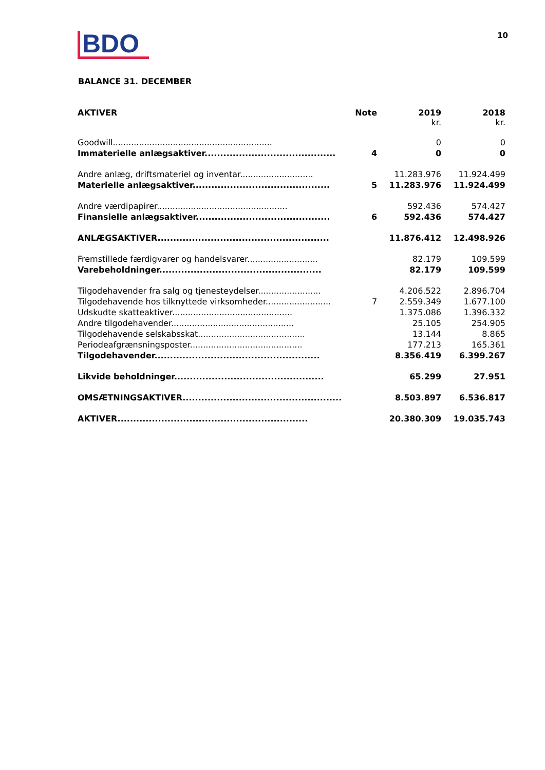BDO
10
BALANCE 31. DECEMBER
| AKTIVER | Note | 2019 kr. | 2018 kr. |
| --- | --- | --- | --- |
| Goodwill............................................................. | | 0 | 0 |
| Immaterielle anlægsaktiver.......................................... | 4 | 0 | 0 |
| Andre anlæg, driftsmateriel og inventar............................ | | 11.283.976 | 11.924.499 |
| Materielle anlægsaktiver............................................ | 5 | 11.283.976 | 11.924.499 |
| Andre værdipapirer.................................................. | | 592.436 | 574.427 |
| Finansielle anlægsaktiver........................................... | 6 | 592.436 | 574.427 |
| ANLÆGSAKTIVER....................................................... | | 11.876.412 | 12.498.926 |
| Fremstillede færdigvarer og handelsvarer........................... | | 82.179 | 109.599 |
| Varebeholdninger.................................................... | | 82.179 | 109.599 |
| Tilgodehavender fra salg og tjenesteydelser........................ | | 4.206.522 | 2.896.704 |
| Tilgodehavende hos tilknyttede virksomheder......................... | 7 | 2.559.349 | 1.677.100 |
| Udskudte skatteaktiver.............................................. | | 1.375.086 | 1.396.332 |
| Andre tilgodehavender............................................... | | 25.105 | 254.905 |
| Tilgodehavende selskabsskat......................................... | | 13.144 | 8.865 |
| Periodeafgrænsningsposter........................................... | | 177.213 | 165.361 |
| Tilgodehavender..................................................... | | 8.356.419 | 6.399.267 |
| Likvide beholdninger................................................ | | 65.299 | 27.951 |
| OMSÆTNINGSAKTIVER................................................... | | 8.503.897 | 6.536.817 |
| AKTIVER............................................................. | | 20.380.309 | 19.035.743 |